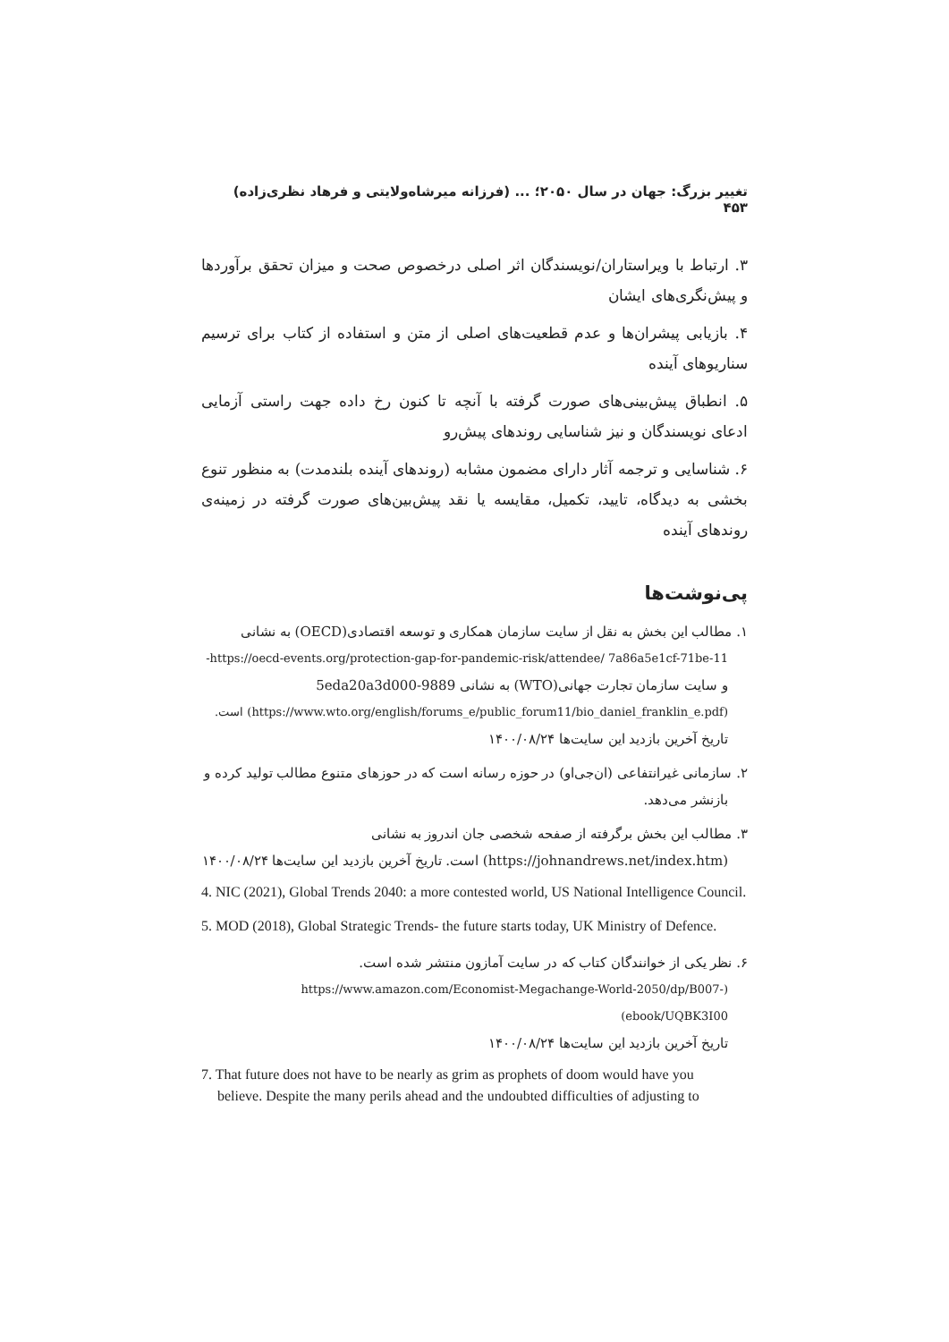تغییر بزرگ: جهان در سال ۲۰۵۰؛ ... (فرزانه میرشاه‌ولایتی و فرهاد نظری‌زاده) ۴۵۳
۳. ارتباط با ویراستاران/نویسندگان اثر اصلی درخصوص صحت و میزان تحقق برآوردها و پیش‌نگری‌های ایشان
۴. بازیابی پیشران‌ها و عدم قطعیت‌های اصلی از متن و استفاده از کتاب برای ترسیم سناریوهای آینده
۵. انطباق پیش‌بینی‌های صورت گرفته با آنچه تا کنون رخ داده جهت راستی آزمایی ادعای نویسندگان و نیز شناسایی روندهای پیش‌رو
۶. شناسایی و ترجمه آثار دارای مضمون مشابه (روندهای آینده بلندمدت) به منظور تنوع بخشی به دیدگاه، تایید، تکمیل، مقایسه یا نقد پیش‌بین‌های صورت گرفته در زمینه‌ی روندهای آینده
پی‌نوشت‌ها
۱. مطالب این بخش به نقل از سایت سازمان همکاری و توسعه اقتصادی(OECD) به نشانی
https://oecd-events.org/protection-gap-for-pandemic-risk/attendee/ 7a86a5e1cf-71be-11-
و سایت سازمان تجارت جهانی(WTO) به نشانی 5eda20a3d000-9889
(https://www.wto.org/english/forums_e/public_forum11/bio_daniel_franklin_e.pdf) است.
تاریخ آخرین بازدید این سایت‌ها ۱۴۰۰/۰۸/۲۴
۲. سازمانی غیرانتفاعی (ان‌جی‌او) در حوزه رسانه است که در حوزهای متنوع مطالب تولید کرده و
بازنشر می‌دهد.
۳. مطالب این بخش برگرفته از صفحه شخصی جان اندروز به نشانی
(https://johnandrews.net/index.htm) است. تاریخ آخرین بازدید این سایت‌ها ۱۴۰۰/۰۸/۲۴
4. NIC (2021), Global Trends 2040: a more contested world, US National Intelligence Council.
5. MOD (2018), Global Strategic Trends- the future starts today, UK Ministry of Defence.
۶. نظر یکی از خوانندگان کتاب که در سایت آمازون منتشر شده است.
(https://www.amazon.com/Economist-Megachange-World-2050/dp/B007-ebook/UQBK3I00)
تاریخ آخرین بازدید این سایت‌ها ۱۴۰۰/۰۸/۲۴
7. That future does not have to be nearly as grim as prophets of doom would have you
believe. Despite the many perils ahead and the undoubted difficulties of adjusting to